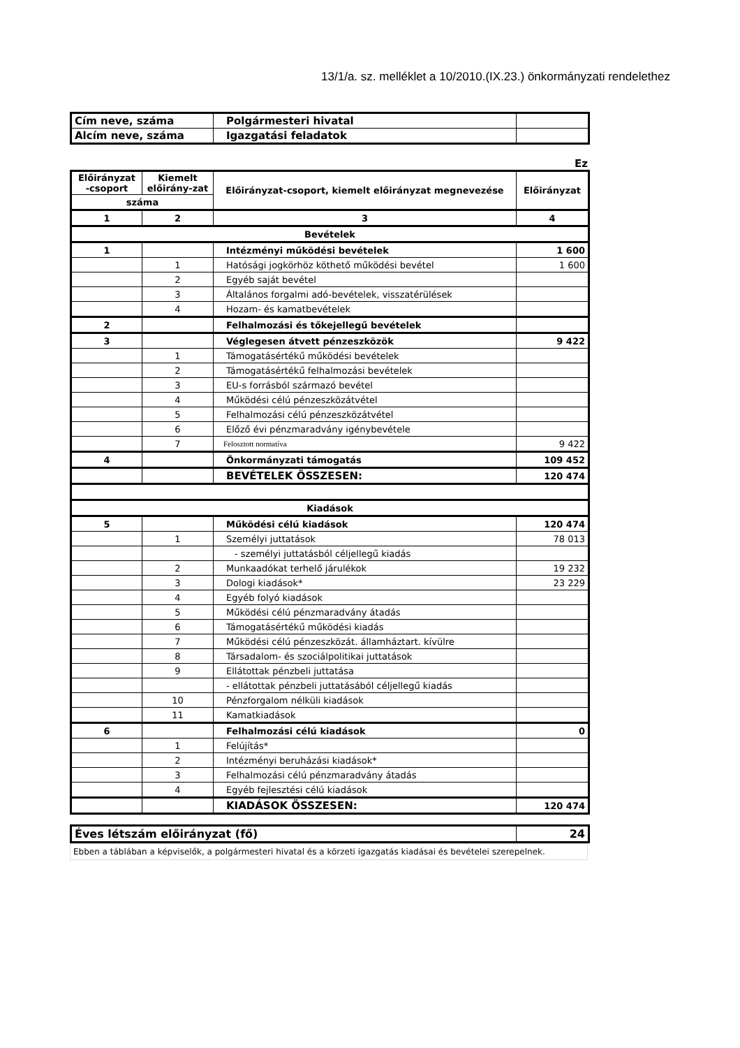13/1/a. sz. melléklet a 10/2010.(IX.23.) önkormányzati rendelethez
| Cím neve, száma | Polgármesteri hivatal | |
| Alcím neve, száma | Igazgatási feladatok | |
Ez
| Előirányzat -csoport | Kiemelt előirány-zat | Előirányzat-csoport, kiemelt előirányzat megnevezése | Előirányzat |
| --- | --- | --- | --- |
| száma | | | |
| 1 | 2 | 3 | 4 |
| Bevételek | | | |
| 1 | | Intézményi működési bevételek | 1 600 |
| | 1 | Hatósági jogkörhöz köthető működési bevétel | 1 600 |
| | 2 | Egyéb saját bevétel | |
| | 3 | Általános forgalmi adó-bevételek, visszatérülések | |
| | 4 | Hozam- és kamatbevételek | |
| 2 | | Felhalmozási és tőkejellegű bevételek | |
| 3 | | Véglegesen átvett pénzeszközök | 9 422 |
| | 1 | Támogatásértékű működési bevételek | |
| | 2 | Támogatásértékű felhalmozási bevételek | |
| | 3 | EU-s forrásból származó bevétel | |
| | 4 | Működési célú pénzeszközátvétel | |
| | 5 | Felhalmozási célú pénzeszközátvétel | |
| | 6 | Előző évi pénzmaradvány igénybevétele | |
| | 7 | Felosztott normatíva | 9 422 |
| 4 | | Önkormányzati támogatás | 109 452 |
| | | BEVÉTELEK ÖSSZESEN: | 120 474 |
| Kiadások | | | |
| 5 | | Működési célú kiadások | 120 474 |
| | 1 | Személyi juttatások | 78 013 |
| | | - személyi juttatásból céljellegű kiadás | |
| | 2 | Munkaadókat terhelő járulékok | 19 232 |
| | 3 | Dologi kiadások* | 23 229 |
| | 4 | Egyéb folyó kiadások | |
| | 5 | Működési célú pénzmaradvány átadás | |
| | 6 | Támogatásértékű működési kiadás | |
| | 7 | Működési célú pénzeszközát. államháztart. kívülre | |
| | 8 | Társadalom- és szociálpolitikai juttatások | |
| | 9 | Ellátottak pénzbeli juttatása | |
| | | - ellátottak pénzbeli juttatásából céljellegű kiadás | |
| | 10 | Pénzforgalom nélküli kiadások | |
| | 11 | Kamatkiadások | |
| 6 | | Felhalmozási célú kiadások | 0 |
| | 1 | Felújítás* | |
| | 2 | Intézményi beruházási kiadások* | |
| | 3 | Felhalmozási célú pénzmaradvány átadás | |
| | 4 | Egyéb fejlesztési célú kiadások | |
| | | KIADÁSOK ÖSSZESEN: | 120 474 |
| Éves létszám előirányzat (fő) | 24 |
Ebben a táblában a képviselők, a polgármesteri hivatal és a körzeti igazgatás kiadásai és bevételei szerepelnek.